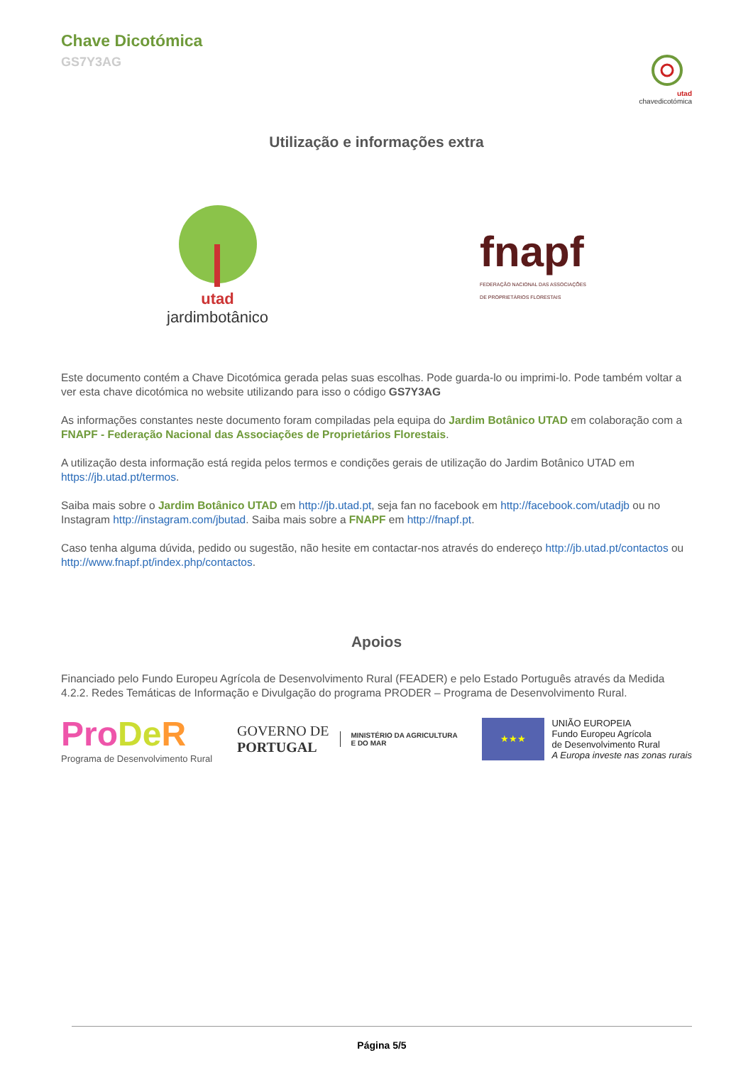Chave Dicotómica
GS7Y3AG
utad
chavedicotómica
Utilização e informações extra
utad
jardimbotânico
fnapf
FEDERAÇÃO NACIONAL DAS ASSOCIAÇÕES
DE PROPRIETÁRIOS FLORESTAIS
Este documento contém a Chave Dicotómica gerada pelas suas escolhas. Pode guarda-lo ou imprimi-lo. Pode também voltar a ver esta chave dicotómica no website utilizando para isso o código GS7Y3AG
As informações constantes neste documento foram compiladas pela equipa do Jardim Botânico UTAD em colaboração com a FNAPF - Federação Nacional das Associações de Proprietários Florestais.
A utilização desta informação está regida pelos termos e condições gerais de utilização do Jardim Botânico UTAD em https://jb.utad.pt/termos.
Saiba mais sobre o Jardim Botânico UTAD em http://jb.utad.pt, seja fan no facebook em http://facebook.com/utadjb ou no Instagram http://instagram.com/jbutad. Saiba mais sobre a FNAPF em http://fnapf.pt.
Caso tenha alguma dúvida, pedido ou sugestão, não hesite em contactar-nos através do endereço http://jb.utad.pt/contactos ou http://www.fnapf.pt/index.php/contactos.
Apoios
Financiado pelo Fundo Europeu Agrícola de Desenvolvimento Rural (FEADER) e pelo Estado Português através da Medida 4.2.2. Redes Temáticas de Informação e Divulgação do programa PRODER – Programa de Desenvolvimento Rural.
Pro De R
Programa de Desenvolvimento Rural
GOVERNO DE
PORTUGAL MINISTÉRIO DA AGRICULTURA
E DO MAR
★★★
UNIÃO EUROPEIA
Fundo Europeu Agrícola
de Desenvolvimento Rural
A Europa investe nas zonas rurais
Página 5/5